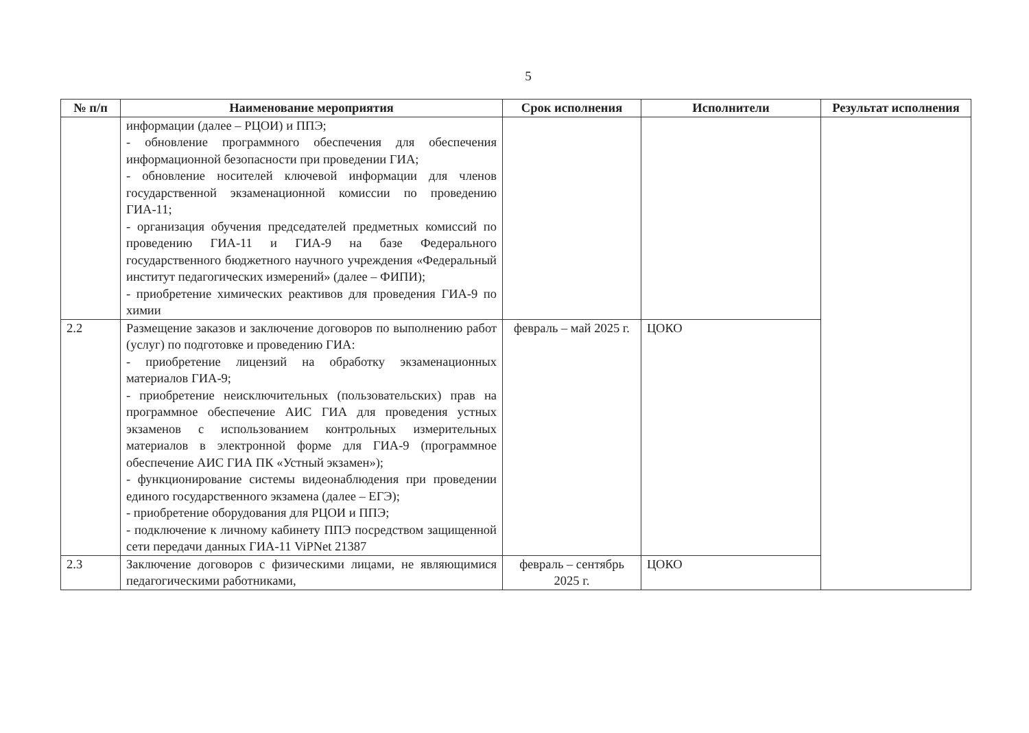5
| № п/п | Наименование мероприятия | Срок исполнения | Исполнители | Результат исполнения |
| --- | --- | --- | --- | --- |
| | информации (далее – РЦОИ) и ППЭ; - обновление программного обеспечения для обеспечения информационной безопасности при проведении ГИА; - обновление носителей ключевой информации для членов государственной экзаменационной комиссии по проведению ГИА-11; - организация обучения председателей предметных комиссий по проведению ГИА-11 и ГИА-9 на базе Федерального государственного бюджетного научного учреждения «Федеральный институт педагогических измерений» (далее – ФИПИ); - приобретение химических реактивов для проведения ГИА-9 по химии | | | |
| 2.2 | Размещение заказов и заключение договоров по выполнению работ (услуг) по подготовке и проведению ГИА: - приобретение лицензий на обработку экзаменационных материалов ГИА-9; - приобретение неисключительных (пользовательских) прав на программное обеспечение АИС ГИА для проведения устных экзаменов с использованием контрольных измерительных материалов в электронной форме для ГИА-9 (программное обеспечение АИС ГИА ПК «Устный экзамен»); - функционирование системы видеонаблюдения при проведении единого государственного экзамена (далее – ЕГЭ); - приобретение оборудования для РЦОИ и ППЭ; - подключение к личному кабинету ППЭ посредством защищенной сети передачи данных ГИА-11 ViPNet 21387 | февраль – май 2025 г. | ЦОКО | |
| 2.3 | Заключение договоров с физическими лицами, не являющимися педагогическими работниками, | февраль – сентябрь 2025 г. | ЦОКО | |